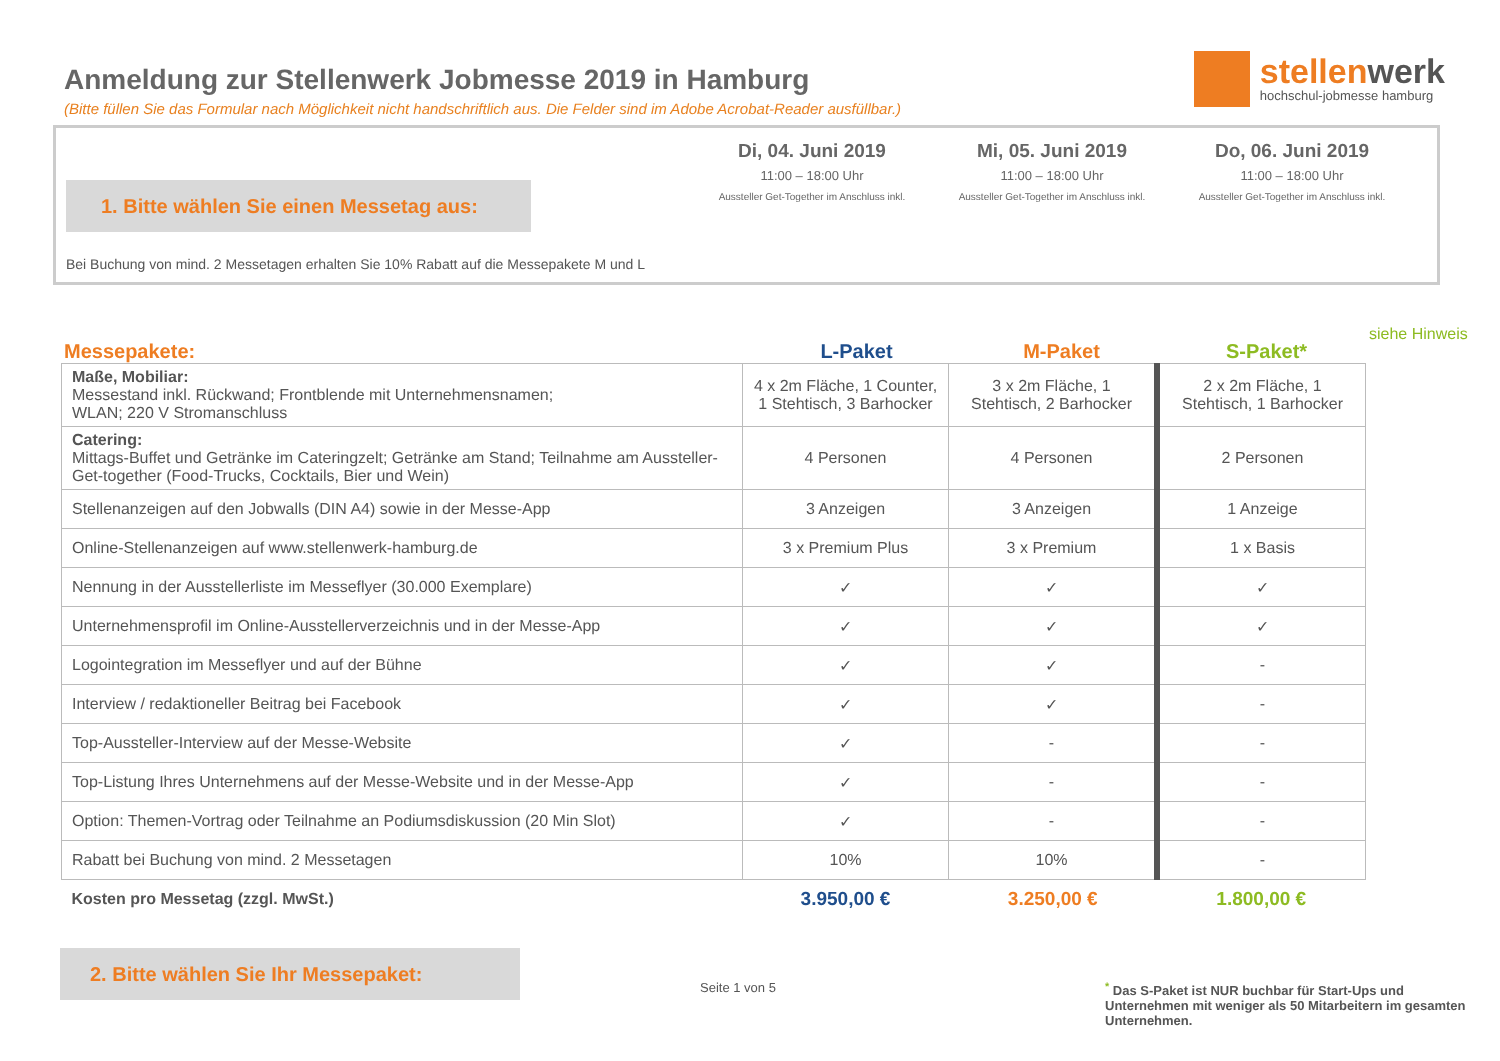Anmeldung zur Stellenwerk Jobmesse 2019 in Hamburg
(Bitte füllen Sie das Formular nach Möglichkeit nicht handschriftlich aus. Die Felder sind im Adobe Acrobat-Reader ausfüllbar.)
stellenwerk
hochschul-jobmesse hamburg
1. Bitte wählen Sie einen Messetag aus:
Di, 04. Juni 2019
11:00 – 18:00 Uhr
Aussteller Get-Together im Anschluss inkl.
Mi, 05. Juni 2019
11:00 – 18:00 Uhr
Aussteller Get-Together im Anschluss inkl.
Do, 06. Juni 2019
11:00 – 18:00 Uhr
Aussteller Get-Together im Anschluss inkl.
Bei Buchung von mind. 2 Messetagen erhalten Sie 10% Rabatt auf die Messepakete M und L
Messepakete:
L-Paket
M-Paket
S-Paket*
siehe Hinweis
| Maße, Mobiliar: Messestand inkl. Rückwand; Frontblende mit Unternehmensnamen; WLAN; 220 V Stromanschluss | 4 x 2m Fläche, 1 Counter, 1 Stehtisch, 3 Barhocker | 3 x 2m Fläche, 1 Stehtisch, 2 Barhocker | 2 x 2m Fläche, 1 Stehtisch, 1 Barhocker |
| Catering: Mittags-Buffet und Getränke im Cateringzelt; Getränke am Stand; Teilnahme am Aussteller-Get-together (Food-Trucks, Cocktails, Bier und Wein) | 4 Personen | 4 Personen | 2 Personen |
| Stellenanzeigen auf den Jobwalls (DIN A4) sowie in der Messe-App | 3 Anzeigen | 3 Anzeigen | 1 Anzeige |
| Online-Stellenanzeigen auf www.stellenwerk-hamburg.de | 3 x Premium Plus | 3 x Premium | 1 x Basis |
| Nennung in der Ausstellerliste im Messeflyer (30.000 Exemplare) | ✓ | ✓ | ✓ |
| Unternehmensprofil im Online-Ausstellerverzeichnis und in der Messe-App | ✓ | ✓ | ✓ |
| Logointegration im Messeflyer und auf der Bühne | ✓ | ✓ | - |
| Interview / redaktioneller Beitrag bei Facebook | ✓ | ✓ | - |
| Top-Aussteller-Interview auf der Messe-Website | ✓ | - | - |
| Top-Listung Ihres Unternehmens auf der Messe-Website und in der Messe-App | ✓ | - | - |
| Option: Themen-Vortrag oder Teilnahme an Podiumsdiskussion (20 Min Slot) | ✓ | - | - |
| Rabatt bei Buchung von mind. 2 Messetagen | 10% | 10% | - |
| Kosten pro Messetag (zzgl. MwSt.) | 3.950,00 € | 3.250,00 € | 1.800,00 € |
2. Bitte wählen Sie Ihr Messepaket:
Seite 1 von 5<sup>*</sup> Das S-Paket ist NUR buchbar für Start-Ups und Unternehmen mit weniger als 50 Mitarbeitern im gesamten Unternehmen.